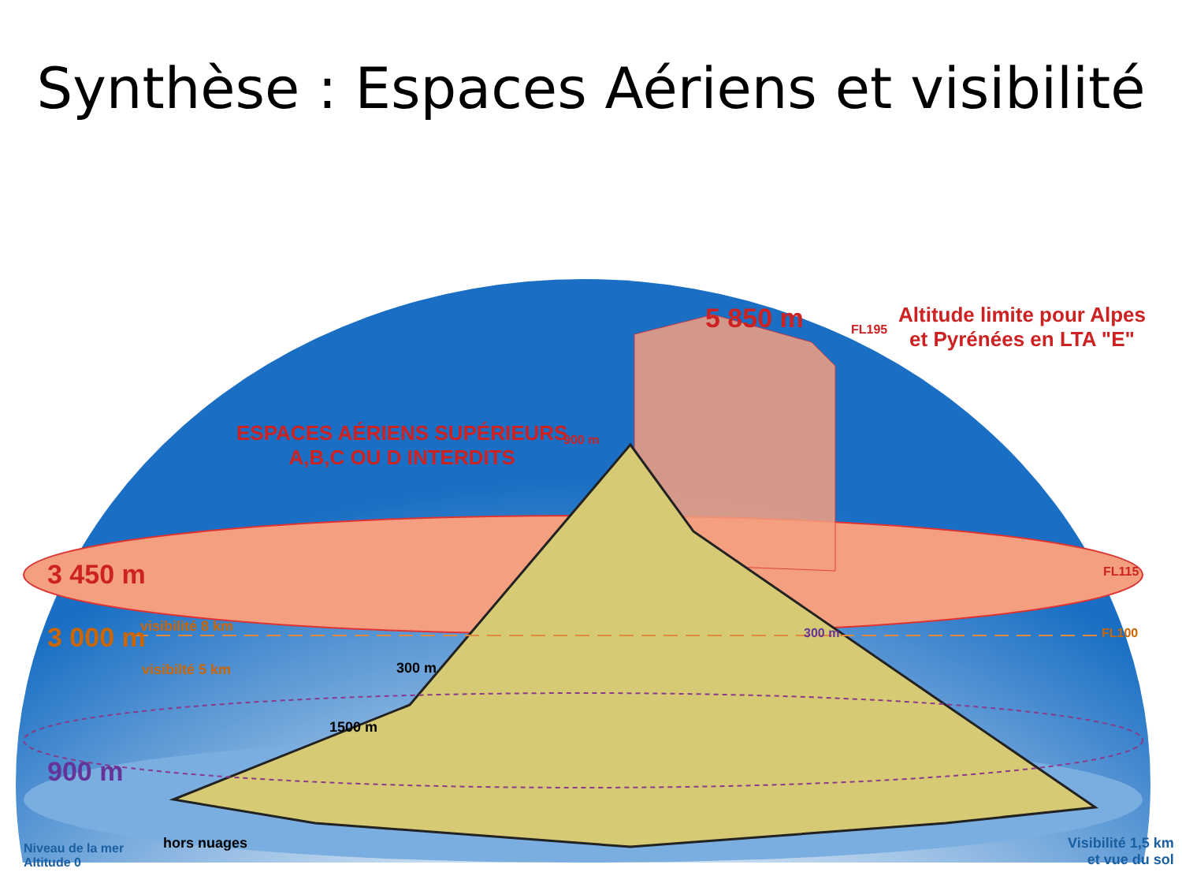Synthèse : Espaces Aériens et visibilité
5 850 m FL195
Altitude limite pour Alpes
et Pyrénées en LTA "E"
ESPACES AÉRIENS SUPÉRIEURS
A,B,C OU D INTERDITS
900 m
3 450 m FL115
visibilité 8 km
3 000 m 300 m FL100
visibilté 5 km 300 m
1500 m
900 m
Niveau de la mer
Altitude 0
hors nuages
Visibilité 1,5 km
et vue du sol